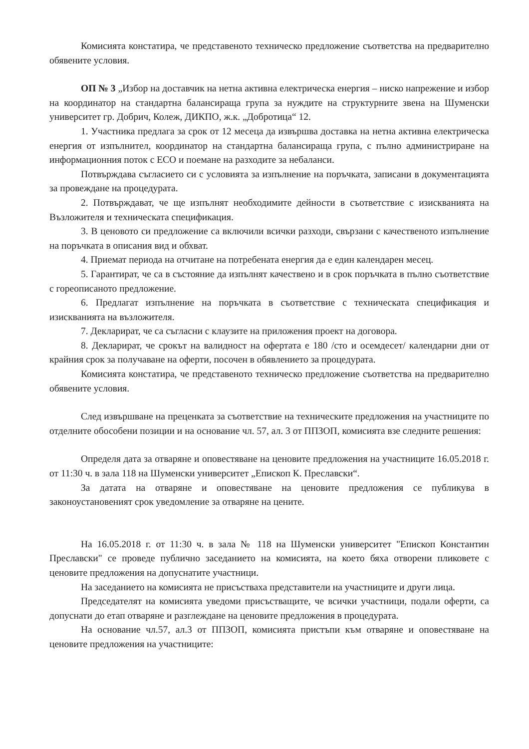Комисията констатира, че представеното техническо предложение съответства на предварително обявените условия.
ОП № 3 „Избор на доставчик на нетна активна електрическа енергия – ниско напрежение и избор на координатор на стандартна балансираща група за нуждите на структурните звена на Шуменски университет гр. Добрич, Колеж, ДИКПО, ж.к. „Добротица“ 12.
1. Участника предлага за срок от 12 месеца да извършва доставка на нетна активна електрическа енергия от изпълнител, координатор на стандартна балансираща група, с пълно администриране на информационния поток с ЕСО и поемане на разходите за небаланси.
Потвърждава съгласието си с условията за изпълнение на поръчката, записани в документацията за провеждане на процедурата.
2. Потвърждават, че ще изпълнят необходимите дейности в съответствие с изискванията на Възложителя и техническата спецификация.
3. В ценовото си предложение са включили всички разходи, свързани с качественото изпълнение на поръчката в описания вид и обхват.
4. Приемат периода на отчитане на потребената енергия да е един календарен месец.
5. Гарантират, че са в състояние да изпълнят качествено и в срок поръчката в пълно съответствие с гореописаното предложение.
6. Предлагат изпълнение на поръчката в съответствие с техническата спецификация и изискванията на възложителя.
7. Декларират, че са съгласни с клаузите на приложения проект на договора.
8. Декларират, че срокът на валидност на офертата е 180 /сто и осемдесет/ календарни дни от крайния срок за получаване на оферти, посочен в обявлението за процедурата.
Комисията констатира, че представеното техническо предложение съответства на предварително обявените условия.
След извършване на преценката за съответствие на техническите предложения на участниците по отделните обособени позиции и на основание чл. 57, ал. 3 от ППЗОП, комисията взе следните решения:
Определя дата за отваряне и оповестяване на ценовите предложения на участниците 16.05.2018 г. от 11:30 ч. в зала 118 на Шуменски университет „Епископ К. Преславски“.
За датата на отваряне и оповестяване на ценовите предложения се публикува в законоустановеният срок уведомление за отваряне на цените.
На 16.05.2018 г. от 11:30 ч. в зала № 118 на Шуменски университет "Епископ Константин Преславски" се проведе публично заседанието на комисията, на което бяха отворени пликовете с ценовите предложения на допуснатите участници.
На заседанието на комисията не присъстваха представители на участниците и други лица.
Председателят на комисията уведоми присъстващите, че всички участници, подали оферти, са допуснати до етап отваряне и разглеждане на ценовите предложения в процедурата.
На основание чл.57, ал.3 от ППЗОП, комисията пристъпи към отваряне и оповестяване на ценовите предложения на участниците: